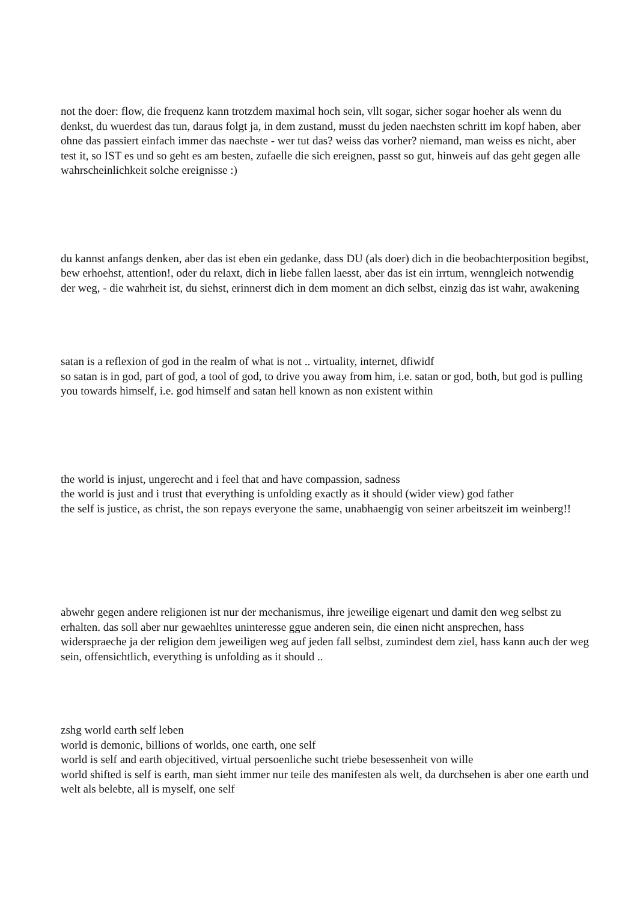not the doer: flow, die frequenz kann trotzdem maximal hoch sein, vllt sogar, sicher sogar hoeher als wenn du denkst, du wuerdest das tun, daraus folgt ja, in dem zustand, musst du jeden naechsten schritt im kopf haben, aber ohne das passiert einfach immer das naechste - wer tut das? weiss das vorher? niemand, man weiss es nicht, aber test it, so IST es und so geht es am besten, zufaelle die sich ereignen, passt so gut, hinweis auf das geht gegen alle wahrscheinlichkeit solche ereignisse :)
du kannst anfangs denken, aber das ist eben ein gedanke, dass DU (als doer) dich in die beobachterposition begibst, bew erhoehst, attention!, oder du relaxt, dich in liebe fallen laesst, aber das ist ein irrtum, wenngleich notwendig der weg, - die wahrheit ist, du siehst, erinnerst dich in dem moment an dich selbst, einzig das ist wahr, awakening
satan is a reflexion of god in the realm of what is not .. virtuality, internet, dfiwidf
so satan is in god, part of god, a tool of god, to drive you away from him, i.e. satan or god, both, but god is pulling you towards himself, i.e. god himself and satan hell known as non existent within
the world is injust, ungerecht and i feel that and have compassion, sadness
the world is just and i trust that everything is unfolding exactly as it should (wider view) god father
the self is justice, as christ, the son repays everyone the same, unabhaengig von seiner arbeitszeit im weinberg!!
abwehr gegen andere religionen ist nur der mechanismus, ihre jeweilige eigenart und damit den weg selbst zu erhalten. das soll aber nur gewaehltes uninteresse ggue anderen sein, die einen nicht ansprechen, hass widerspraeche ja der religion dem jeweiligen weg auf jeden fall selbst, zumindest dem ziel, hass kann auch der weg sein, offensichtlich, everything is unfolding as it should ..
zshg world earth self leben
world is demonic, billions of worlds, one earth, one self
world is self and earth objecitived, virtual persoenliche sucht triebe besessenheit von wille
world shifted is self is earth, man sieht immer nur teile des manifesten als welt, da durchsehen is aber one earth und welt als belebte, all is myself, one self